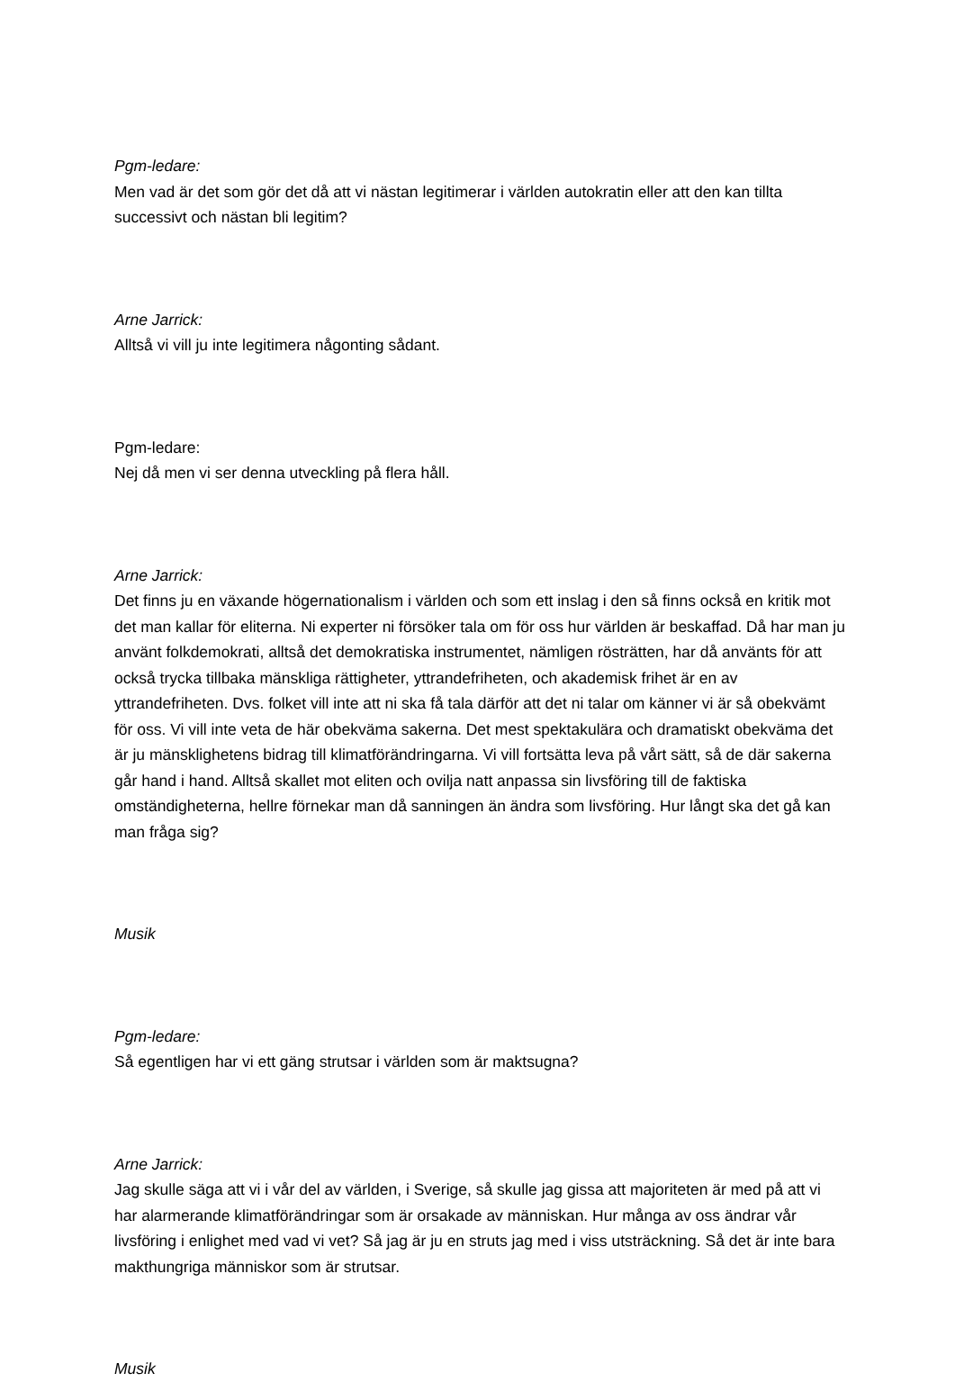Pgm-ledare:
Men vad är det som gör det då att vi nästan legitimerar i världen autokratin eller att den kan tillta successivt och nästan bli legitim?
Arne Jarrick:
Alltså vi vill ju inte legitimera någonting sådant.
Pgm-ledare:
Nej då men vi ser denna utveckling på flera håll.
Arne Jarrick:
Det finns ju en växande högernationalism i världen och som ett inslag i den så finns också en kritik mot det man kallar för eliterna. Ni experter ni försöker tala om för oss hur världen är beskaffad. Då har man ju använt folkdemokrati, alltså det demokratiska instrumentet, nämligen rösträtten, har då använts för att också trycka tillbaka mänskliga rättigheter, yttrandefriheten, och akademisk frihet är en av yttrandefriheten. Dvs. folket vill inte att ni ska få tala därför att det ni talar om känner vi är så obekvämt för oss. Vi vill inte veta de här obekväma sakerna. Det mest spektakulära och dramatiskt obekväma det är ju mänsklighetens bidrag till klimatförändringarna. Vi vill fortsätta leva på vårt sätt, så de där sakerna går hand i hand. Alltså skallet mot eliten och ovilja natt anpassa sin livsföring till de faktiska omständigheterna, hellre förnekar man då sanningen än ändra som livsföring. Hur långt ska det gå kan man fråga sig?
Musik
Pgm-ledare:
Så egentligen har vi ett gäng strutsar i världen som är maktsugna?
Arne Jarrick:
Jag skulle säga att vi i vår del av världen, i Sverige, så skulle jag gissa att majoriteten är med på att vi har alarmerande klimatförändringar som är orsakade av människan. Hur många av oss ändrar vår livsföring i enlighet med vad vi vet? Så jag är ju en struts jag med i viss utsträckning. Så det är inte bara makthungriga människor som är strutsar.
Musik